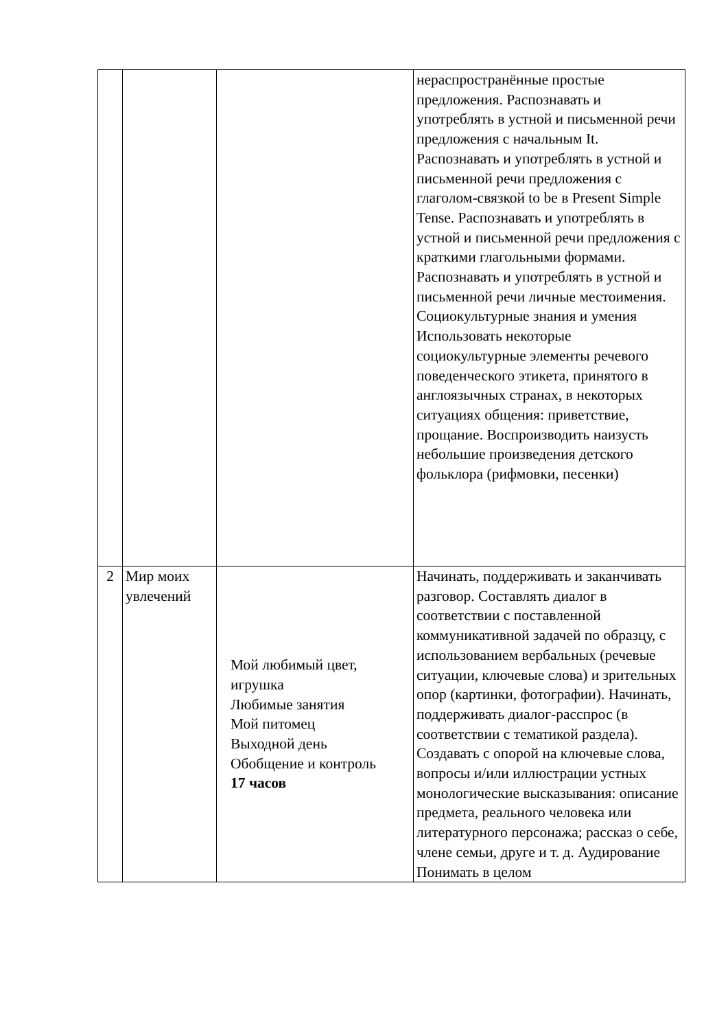| | | | нераспространённые простые предложения. Распознавать и употреблять в устной и письменной речи предложения с начальным It. Распознавать и употреблять в устной и письменной речи предложения с глаголом-связкой to be в Present Simple Tense. Распознавать и употреблять в устной и письменной речи предложения с краткими глагольными формами. Распознавать и употреблять в устной и письменной речи личные местоимения. Социокультурные знания и умения Использовать некоторые социокультурные элементы речевого поведенческого этикета, принятого в англоязычных странах, в некоторых ситуациях общения: приветствие, прощание. Воспроизводить наизусть небольшие произведения детского фольклора (рифмовки, песенки) |
| 2 | Мир моих увлечений | Мой любимый цвет, игрушка Любимые занятия Мой питомец Выходной день Обобщение и контроль 17 часов | Начинать, поддерживать и заканчивать разговор. Составлять диалог в соответствии с поставленной коммуникативной задачей по образцу, с использованием вербальных (речевые ситуации, ключевые слова) и зрительных опор (картинки, фотографии). Начинать, поддерживать диалог-расспрос (в соответствии с тематикой раздела). Создавать с опорой на ключевые слова, вопросы и/или иллюстрации устных монологические высказывания: описание предмета, реального человека или литературного персонажа; рассказ о себе, члене семьи, друге и т. д. Аудирование Понимать в целом |